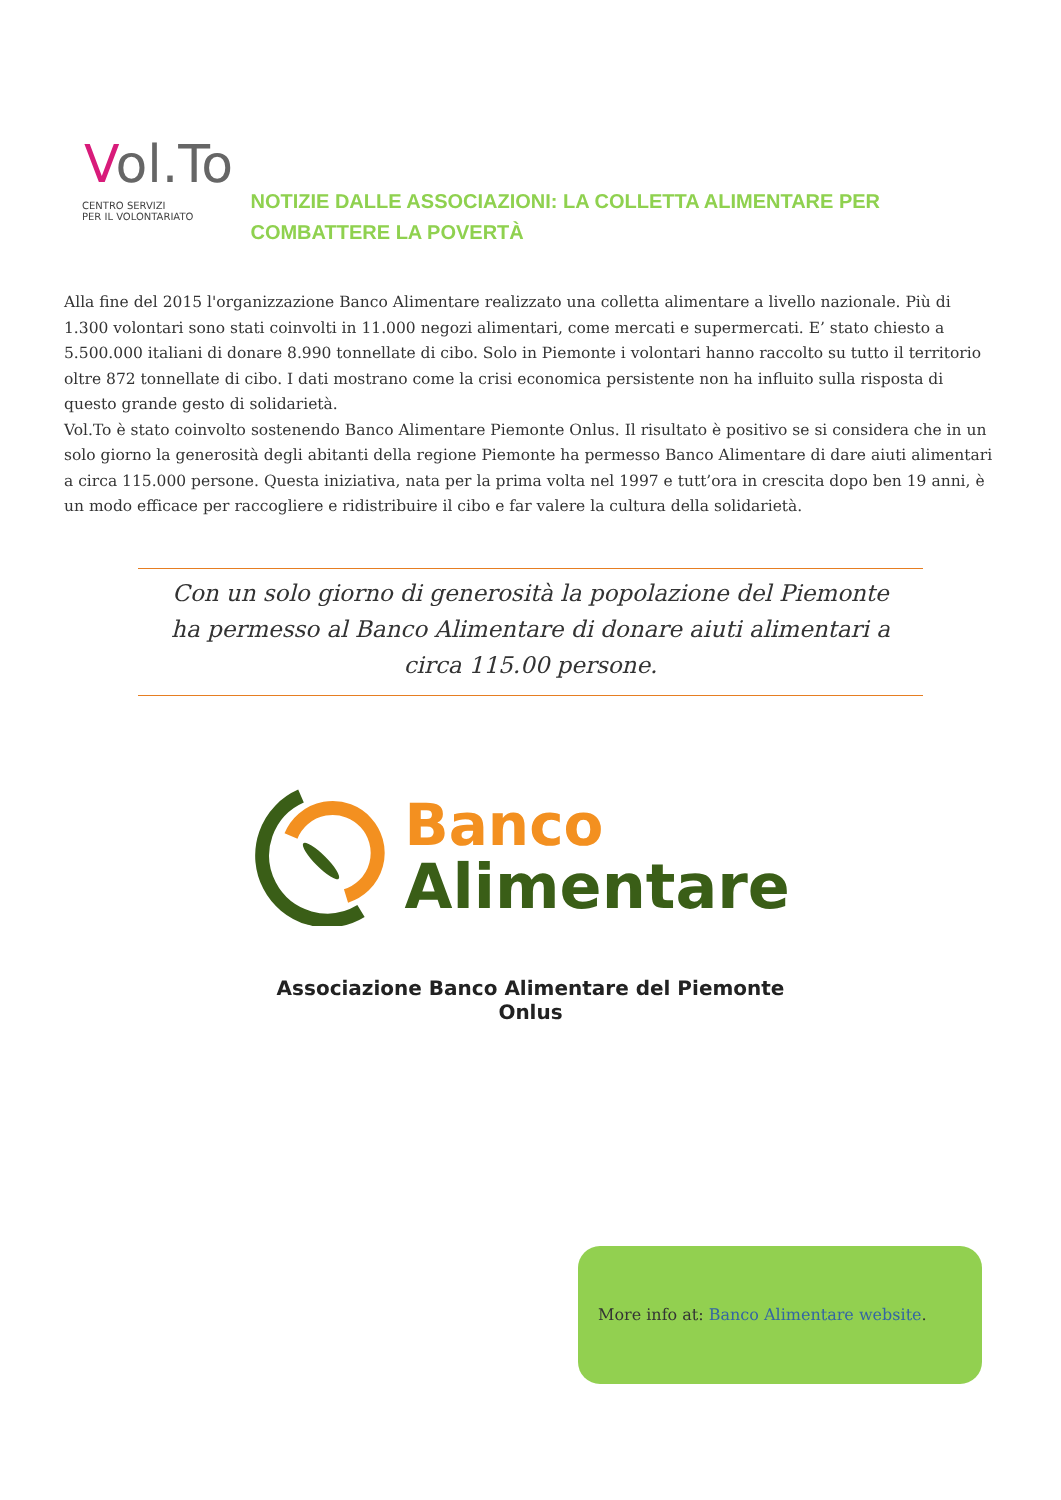Vol.To
CENTRO SERVIZI
PER IL VOLONTARIATO
NOTIZIE DALLE ASSOCIAZIONI: LA COLLETTA ALIMENTARE PER COMBATTERE LA POVERTÀ
Alla fine del 2015 l'organizzazione Banco Alimentare realizzato una colletta alimentare a livello nazionale. Più di 1.300 volontari sono stati coinvolti in 11.000 negozi alimentari, come mercati e supermercati. E’ stato chiesto a 5.500.000 italiani di donare 8.990 tonnellate di cibo. Solo in Piemonte i volontari hanno raccolto su tutto il territorio oltre 872 tonnellate di cibo. I dati mostrano come la crisi economica persistente non ha influito sulla risposta di questo grande gesto di solidarietà.
Vol.To è stato coinvolto sostenendo Banco Alimentare Piemonte Onlus. Il risultato è positivo se si considera che in un solo giorno la generosità degli abitanti della regione Piemonte ha permesso Banco Alimentare di dare aiuti alimentari a circa 115.000 persone. Questa iniziativa, nata per la prima volta nel 1997 e tutt’ora in crescita dopo ben 19 anni, è un modo efficace per raccogliere e ridistribuire il cibo e far valere la cultura della solidarietà.
Con un solo giorno di generosità la popolazione del Piemonte ha permesso al Banco Alimentare di donare aiuti alimentari a circa 115.00 persone.
Banco
Alimentare
Associazione Banco Alimentare del Piemonte Onlus
More info at: Banco Alimentare website.